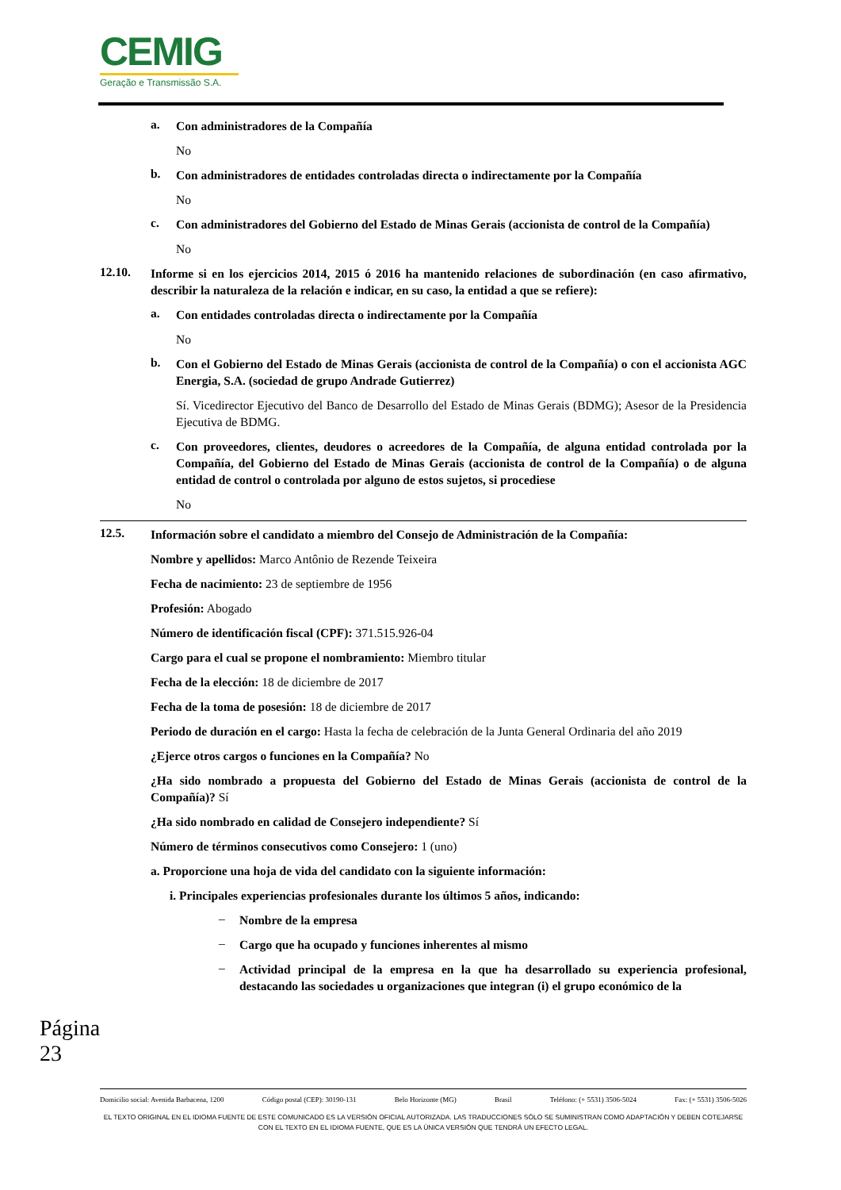CEMIG
Geração e Transmissão S.A.
a.
Con administradores de la Compañía
No
b.
Con administradores de entidades controladas directa o indirectamente por la Compañía
No
c.
Con administradores del Gobierno del Estado de Minas Gerais (accionista de control de la Compañía)
No
12.10.
Informe si en los ejercicios 2014, 2015 ó 2016 ha mantenido relaciones de subordinación (en caso afirmativo, describir la naturaleza de la relación e indicar, en su caso, la entidad a que se refiere):
a.
Con entidades controladas directa o indirectamente por la Compañía
No
b.
Con el Gobierno del Estado de Minas Gerais (accionista de control de la Compañía) o con el accionista AGC Energia, S.A. (sociedad de grupo Andrade Gutierrez)
Sí. Vicedirector Ejecutivo del Banco de Desarrollo del Estado de Minas Gerais (BDMG); Asesor de la Presidencia Ejecutiva de BDMG.
c.
Con proveedores, clientes, deudores o acreedores de la Compañía, de alguna entidad controlada por la Compañía, del Gobierno del Estado de Minas Gerais (accionista de control de la Compañía) o de alguna entidad de control o controlada por alguno de estos sujetos, si procediese
No
12.5.
Información sobre el candidato a miembro del Consejo de Administración de la Compañía:
Nombre y apellidos: Marco Antônio de Rezende Teixeira
Fecha de nacimiento: 23 de septiembre de 1956
Profesión: Abogado
Número de identificación fiscal (CPF): 371.515.926-04
Cargo para el cual se propone el nombramiento: Miembro titular
Fecha de la elección: 18 de diciembre de 2017
Fecha de la toma de posesión: 18 de diciembre de 2017
Periodo de duración en el cargo: Hasta la fecha de celebración de la Junta General Ordinaria del año 2019
¿Ejerce otros cargos o funciones en la Compañía? No
¿Ha sido nombrado a propuesta del Gobierno del Estado de Minas Gerais (accionista de control de la Compañía)? Sí
¿Ha sido nombrado en calidad de Consejero independiente? Sí
Número de términos consecutivos como Consejero: 1 (uno)
a. Proporcione una hoja de vida del candidato con la siguiente información:
i. Principales experiencias profesionales durante los últimos 5 años, indicando:
–
Nombre de la empresa
–
Cargo que ha ocupado y funciones inherentes al mismo
–
Actividad principal de la empresa en la que ha desarrollado su experiencia profesional, destacando las sociedades u organizaciones que integran (i) el grupo económico de la
Página 23
Domicilio social: Avenida Barbacena, 1200 Código postal (CEP): 30190-131 Belo Horizonte (MG) Brasil Teléfono: (+ 5531) 3506-5024 Fax: (+ 5531) 3506-5026
EL TEXTO ORIGINAL EN EL IDIOMA FUENTE DE ESTE COMUNICADO ES LA VERSIÓN OFICIAL AUTORIZADA. LAS TRADUCCIONES SÓLO SE SUMINISTRAN COMO ADAPTACIÓN Y DEBEN COTEJARSE CON EL TEXTO EN EL IDIOMA FUENTE, QUE ES LA ÚNICA VERSIÓN QUE TENDRÁ UN EFECTO LEGAL.